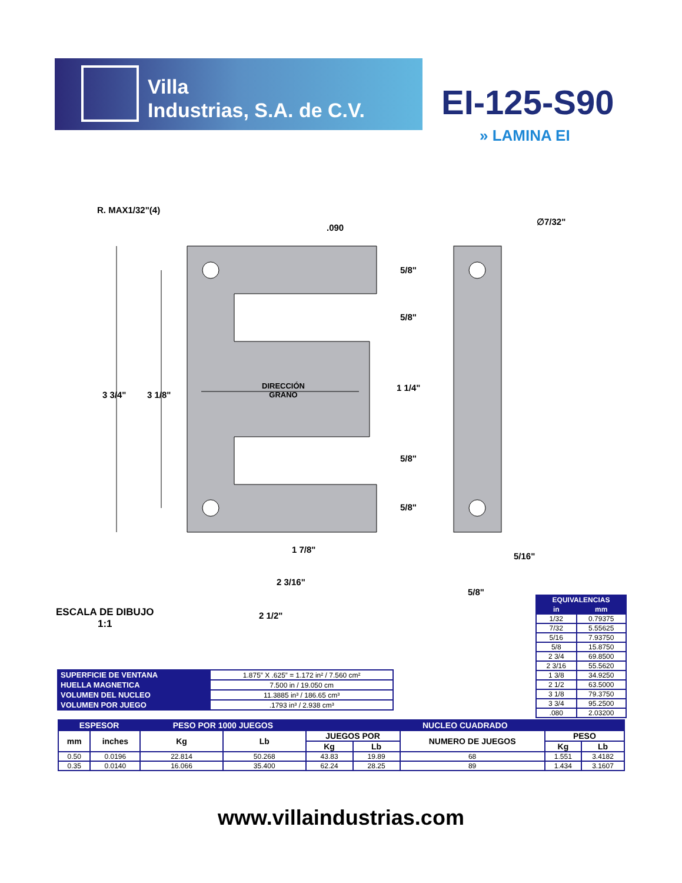Villa
Industrias, S.A. de C.V.
EI-125-S90
» LAMINA EI
R. MAX1/32"(4)
.090
∅7/32"
5/8"
5/8"
3 3/4" 3 1/8"
DIRECCIÓN
GRANO
1 1/4"
5/8"
5/8"
1 7/8"
5/16"
2 3/16"
5/8"
2 1/2"
ESCALA DE DIBUJO
1:1
| EQUIVALENCIAS | |
| --- | --- |
| in | mm |
| 1/32 | 0.79375 |
| 7/32 | 5.55625 |
| 5/16 | 7.93750 |
| 5/8 | 15.8750 |
| 2 3/4 | 69.8500 |
| 2 3/16 | 55.5620 |
| 1 3/8 | 34.9250 |
| 2 1/2 | 63.5000 |
| 3 1/8 | 79.3750 |
| 3 3/4 | 95.2500 |
| .080 | 2.03200 |
| SUPERFICIE DE VENTANA | 1.875” X .625” = 1.172 in² / 7.560 cm² |
| HUELLA MAGNETICA | 7.500 in / 19.050 cm |
| VOLUMEN DEL NUCLEO | 11.3885 in³ / 186.65 cm³ |
| VOLUMEN POR JUEGO | .1793 in³ / 2.938 cm³ |
| ESPESOR | | PESO POR 1000 JUEGOS | | NUCLEO CUADRADO | | | | |
| --- | --- | --- | --- | --- | --- | --- | --- | --- |
| mm | inches | Kg | Lb | JUEGOS POR | | NUMERO DE JUEGOS | PESO | |
| | | | | Kg | Lb | | Kg | Lb |
| 0.50 | 0.0196 | 22.814 | 50.268 | 43.83 | 19.89 | 68 | 1.551 | 3.4182 |
| 0.35 | 0.0140 | 16.066 | 35.400 | 62.24 | 28.25 | 89 | 1.434 | 3.1607 |
www.villaindustrias.com